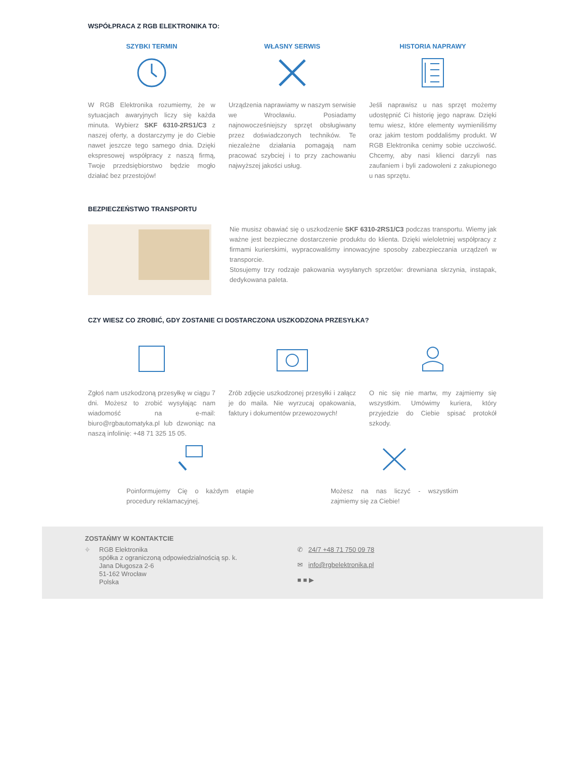WSPÓŁPRACA Z RGB ELEKTRONIKA TO:
SZYBKI TERMIN
W RGB Elektronika rozumiemy, że w sytuacjach awaryjnych liczy się każda minuta. Wybierz SKF 6310-2RS1/C3 z naszej oferty, a dostarczymy je do Ciebie nawet jeszcze tego samego dnia. Dzięki ekspresowej współpracy z naszą firmą, Twoje przedsiębiorstwo będzie mogło działać bez przestojów!
WŁASNY SERWIS
Urządzenia naprawiamy w naszym serwisie we Wrocławiu. Posiadamy najnowocześniejszy sprzęt obsługiwany przez doświadczonych techników. Te niezależne działania pomagają nam pracować szybciej i to przy zachowaniu najwyższej jakości usług.
HISTORIA NAPRAWY
Jeśli naprawisz u nas sprzęt możemy udostępnić Ci historię jego napraw. Dzięki temu wiesz, które elementy wymieniliśmy oraz jakim testom poddaliśmy produkt. W RGB Elektronika cenimy sobie uczciwość. Chcemy, aby nasi klienci darzyli nas zaufaniem i byli zadowoleni z zakupionego u nas sprzętu.
BEZPIECZEŃSTWO TRANSPORTU
Nie musisz obawiać się o uszkodzenie SKF 6310-2RS1/C3 podczas transportu. Wiemy jak ważne jest bezpieczne dostarczenie produktu do klienta. Dzięki wieloletniej współpracy z firmami kurierskimi, wypracowaliśmy innowacyjne sposoby zabezpieczania urządzeń w transporcie.
Stosujemy trzy rodzaje pakowania wysyłanych sprzetów: drewniana skrzynia, instapak, dedykowana paleta.
CZY WIESZ CO ZROBIĆ, GDY ZOSTANIE CI DOSTARCZONA USZKODZONA PRZESYŁKA?
Zgłoś nam uszkodzoną przesyłkę w ciągu 7 dni. Możesz to zrobić wysyłając nam wiadomość na e-mail: biuro@rgbautomatyka.pl lub dzwoniąc na naszą infolinię: +48 71 325 15 05.
Zrób zdjęcie uszkodzonej przesyłki i załącz je do maila. Nie wyrzucaj opakowania, faktury i dokumentów przewozowych!
O nic się nie martw, my zajmiemy się wszystkim. Umówimy kuriera, który przyjedzie do Ciebie spisać protokół szkody.
Poinformujemy Cię o każdym etapie procedury reklamacyjnej.
Możesz na nas liczyć - wszystkim zajmiemy się za Ciebie!
ZOSTAŃMY W KONTAKTCIE
⌖ RGB Elektronika
spółka z ograniczoną odpowiedzialnością sp. k.
Jana Długosza 2-6
51-162 Wrocław
Polska
✆ 24/7 +48 71 750 09 78
✉ info@rgbelektronika.pl
■ ■ ▶